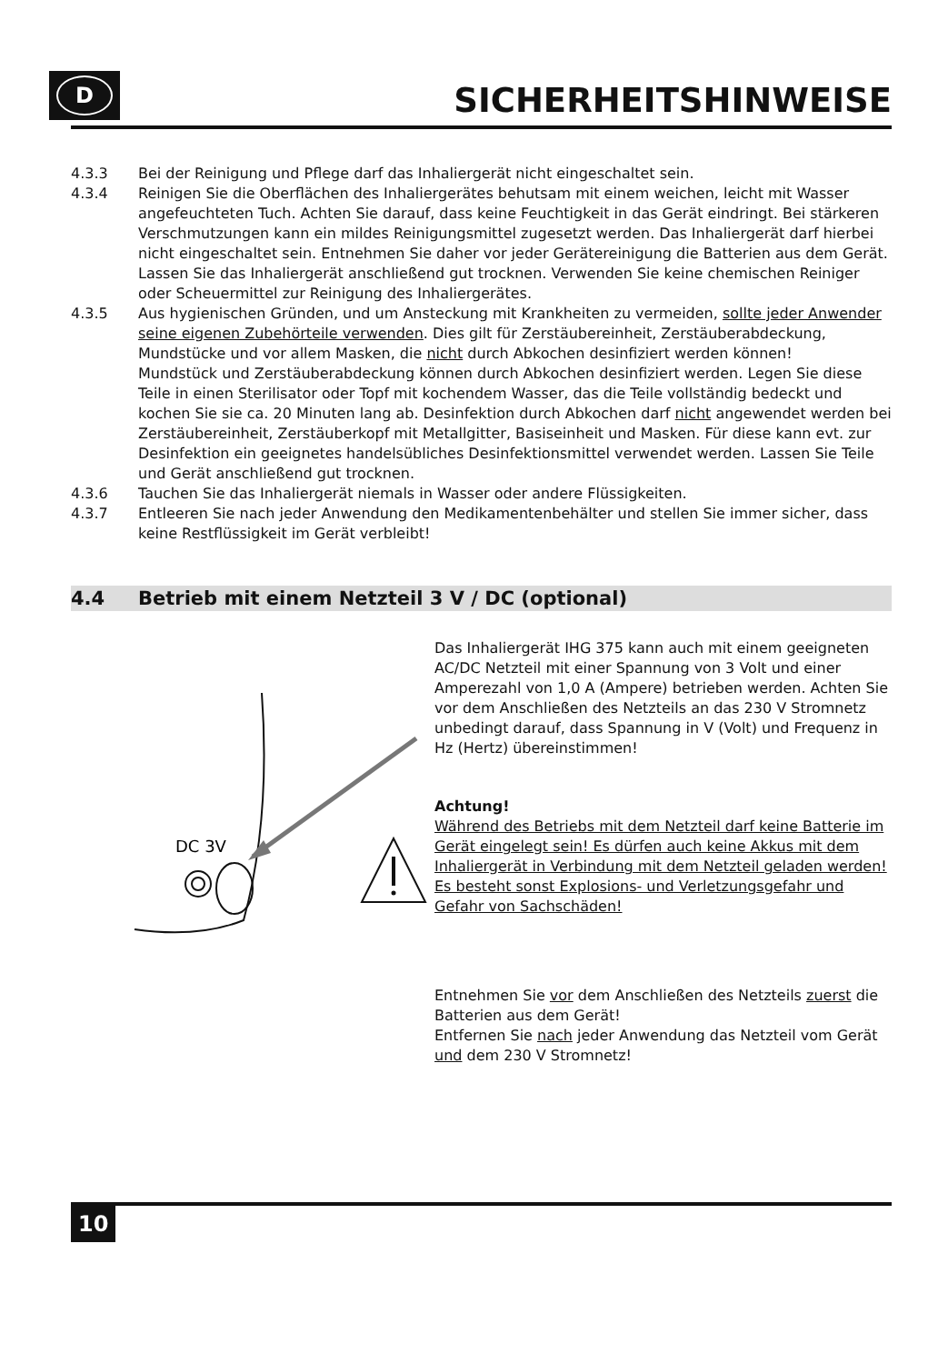D
SICHERHEITSHINWEISE
4.3.3 Bei der Reinigung und Pflege darf das Inhaliergerät nicht eingeschaltet sein.
4.3.4 Reinigen Sie die Oberflächen des Inhaliergerätes behutsam mit einem weichen, leicht mit Wasser angefeuchteten Tuch. Achten Sie darauf, dass keine Feuchtigkeit in das Gerät eindringt. Bei stärkeren Verschmutzungen kann ein mildes Reini­gungsmittel zugesetzt werden. Das Inhaliergerät darf hierbei nicht eingeschaltet sein. Entnehmen Sie daher vor jeder Gerätereinigung die Batterien aus dem Gerät. Lassen Sie das Inhaliergerät anschließend gut trocknen. Verwenden Sie keine chemischen Reiniger oder Scheuermittel zur Reinigung des Inhaliergerätes.
4.3.5 Aus hygienischen Gründen, und um Ansteckung mit Krankheiten zu vermeiden, sollte jeder Anwender seine eigenen Zubehörteile verwenden. Dies gilt für Zer­stäubereinheit, Zerstäuberabdeckung, Mundstücke und vor allem Masken, die nicht durch Abkochen desinfiziert werden können!
Mundstück und Zerstäuberabdeckung können durch Abkochen desinfiziert werden. Legen Sie diese Teile in einen Sterilisator oder Topf mit kochendem Wasser, das die Teile vollständig bedeckt und kochen Sie sie ca. 20 Minuten lang ab. Desinfektion durch Abkochen darf nicht angewendet werden bei Zerstäubereinheit, Zerstäuberkopf mit Metallgitter, Basiseinheit und Masken. Für diese kann evt. zur Desinfektion ein geeignetes handelsübliches Desinfektions­mittel verwendet werden. Lassen Sie Teile und Gerät anschließend gut trocknen.
4.3.6 Tauchen Sie das Inhaliergerät niemals in Wasser oder andere Flüssigkeiten.
4.3.7 Entleeren Sie nach jeder Anwendung den Medikamentenbehälter und stellen Sie immer sicher, dass keine Restflüssigkeit im Gerät verbleibt!
4.4 Betrieb mit einem Netzteil 3 V / DC (optional)
DC 3V
Das Inhaliergerät IHG 375 kann auch mit einem geeigneten AC/DC Netzteil mit einer Spannung von 3 Volt und einer Amperezahl von 1,0 A (Ampere) betrieben werden. Achten Sie vor dem Anschließen des Netzteils an das 230 V Stromnetz unbedingt darauf, dass Spannung in V (Volt) und Frequenz in Hz (Hertz) übereinstimmen!
Achtung!
Während des Betriebs mit dem Netzteil darf keine Batterie im Gerät eingelegt sein! Es dürfen auch keine Akkus mit dem Inhaliergerät in Verbindung mit dem Netzteil geladen werden! Es besteht sonst Explosions- und Verletzungsgefahr und Gefahr von Sachschäden!
Entnehmen Sie vor dem Anschließen des Netzteils zuerst die Batterien aus dem Gerät!
Entfernen Sie nach jeder Anwendung das Netzteil vom Gerät und dem 230 V Stromnetz!
10